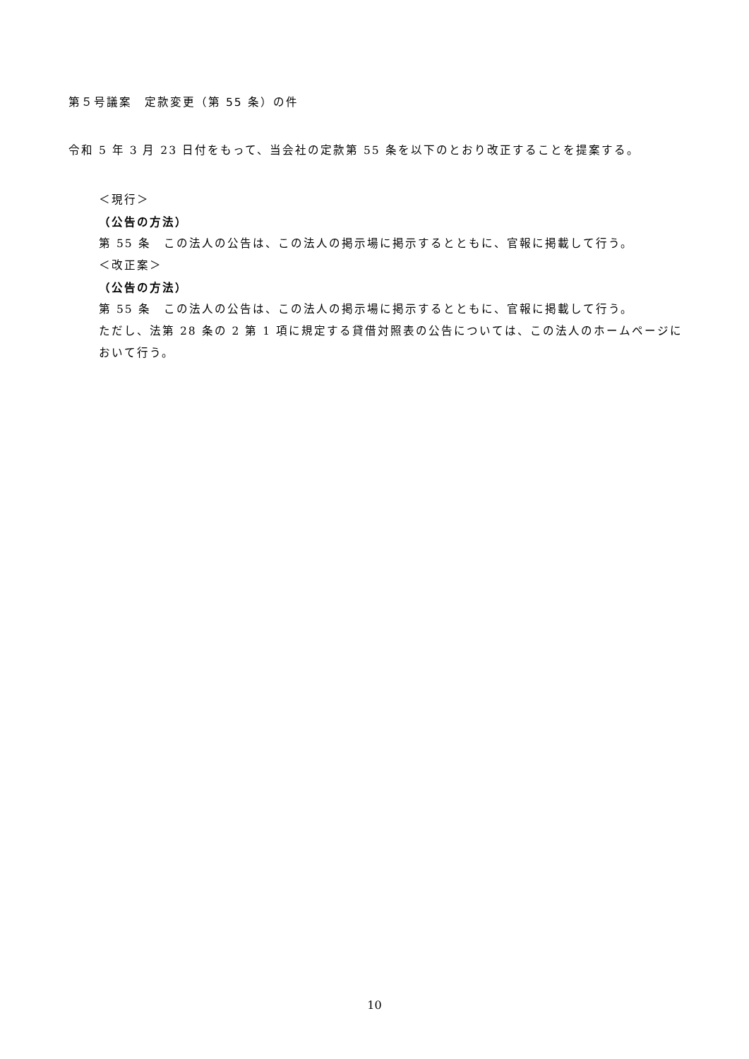第５号議案　定款変更（第 55 条）の件
令和 5 年 3 月 23 日付をもって、当会社の定款第 55 条を以下のとおり改正することを提案する。
＜現行＞
（公告の方法）
第 55 条　この法人の公告は、この法人の掲示場に掲示するとともに、官報に掲載して行う。
＜改正案＞
（公告の方法）
第 55 条　この法人の公告は、この法人の掲示場に掲示するとともに、官報に掲載して行う。
ただし、法第 28 条の 2 第 1 項に規定する貸借対照表の公告については、この法人のホームページにおいて行う。
10